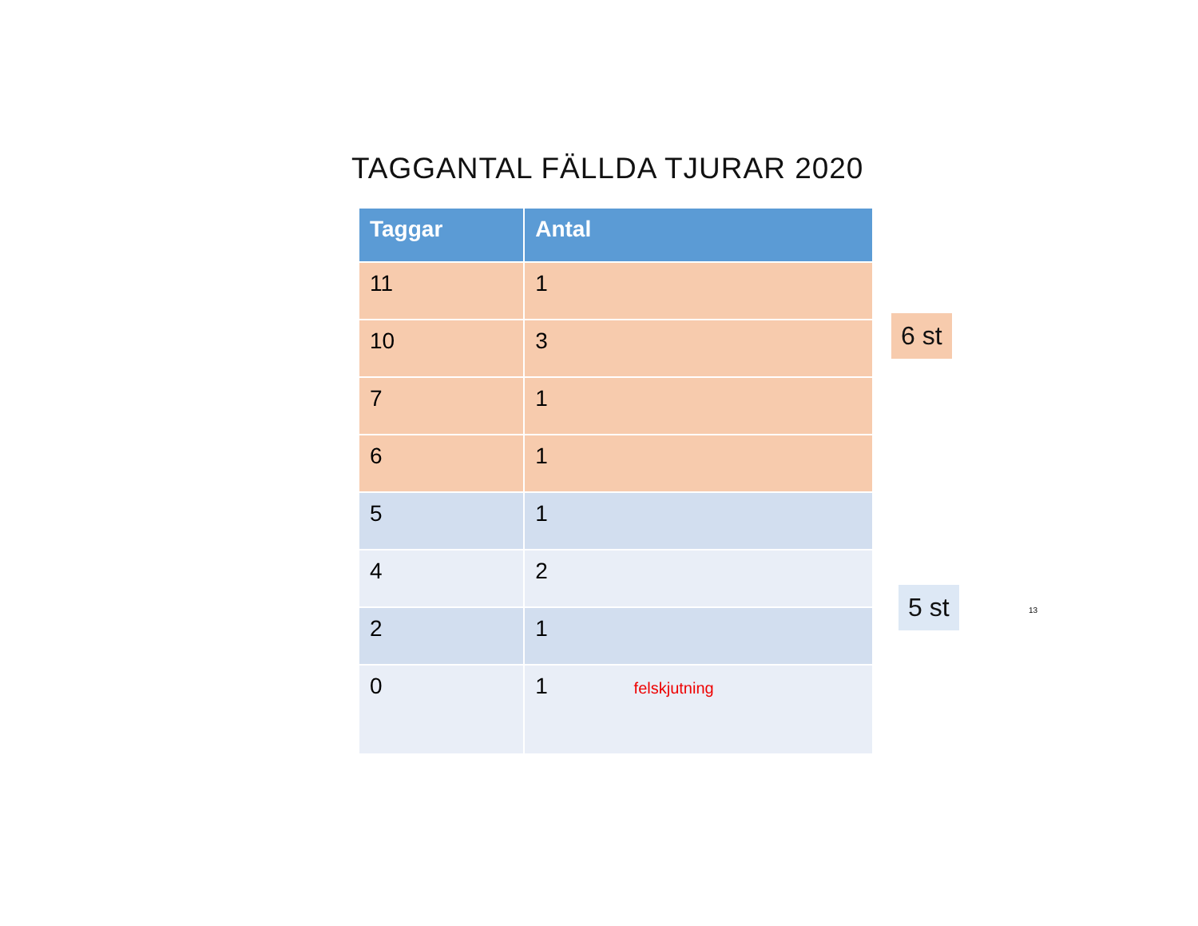TAGGANTAL FÄLLDA TJURAR 2020
| Taggar | Antal |
| --- | --- |
| 11 | 1 |
| 10 | 3 |
| 7 | 1 |
| 6 | 1 |
| 5 | 1 |
| 4 | 2 |
| 2 | 1 |
| 0 | 1 felskjutning |
6 st
5 st 13